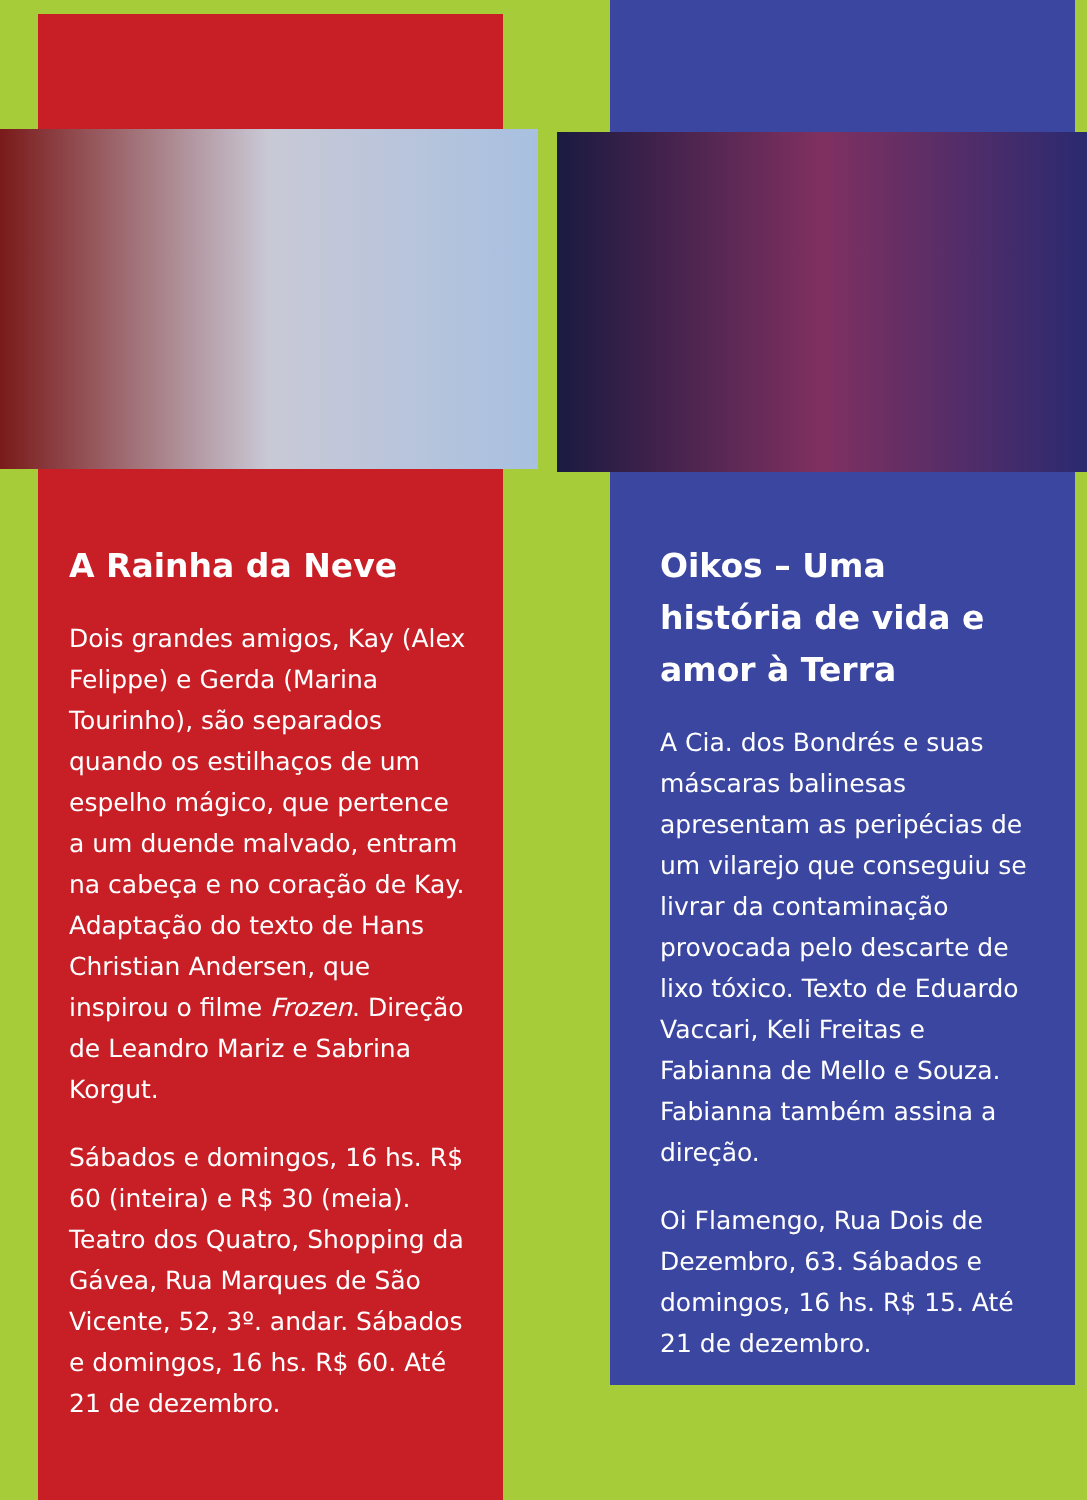A Rainha da Neve
Dois grandes amigos, Kay (Alex Felippe) e Gerda (Marina Tourinho), são separados quando os estilhaços de um espelho mágico, que pertence a um duende malvado, entram na cabeça e no coração de Kay. Adaptação do texto de Hans Christian Andersen, que inspirou o filme Frozen. Direção de Leandro Mariz e Sabrina Korgut.
Sábados e domingos, 16 hs. R$ 60 (inteira) e R$ 30 (meia). Teatro dos Quatro, Shopping da Gávea, Rua Marques de São Vicente, 52, 3º. andar. Sábados e domingos, 16 hs. R$ 60. Até 21 de dezembro.
Oikos – Uma história de vida e amor à Terra
A Cia. dos Bondrés e suas máscaras balinesas apresentam as peripécias de um vilarejo que conseguiu se livrar da contaminação provocada pelo descarte de lixo tóxico. Texto de Eduardo Vaccari, Keli Freitas e Fabianna de Mello e Souza. Fabianna também assina a direção.
Oi Flamengo, Rua Dois de Dezembro, 63. Sábados e domingos, 16 hs. R$ 15. Até 21 de dezembro.